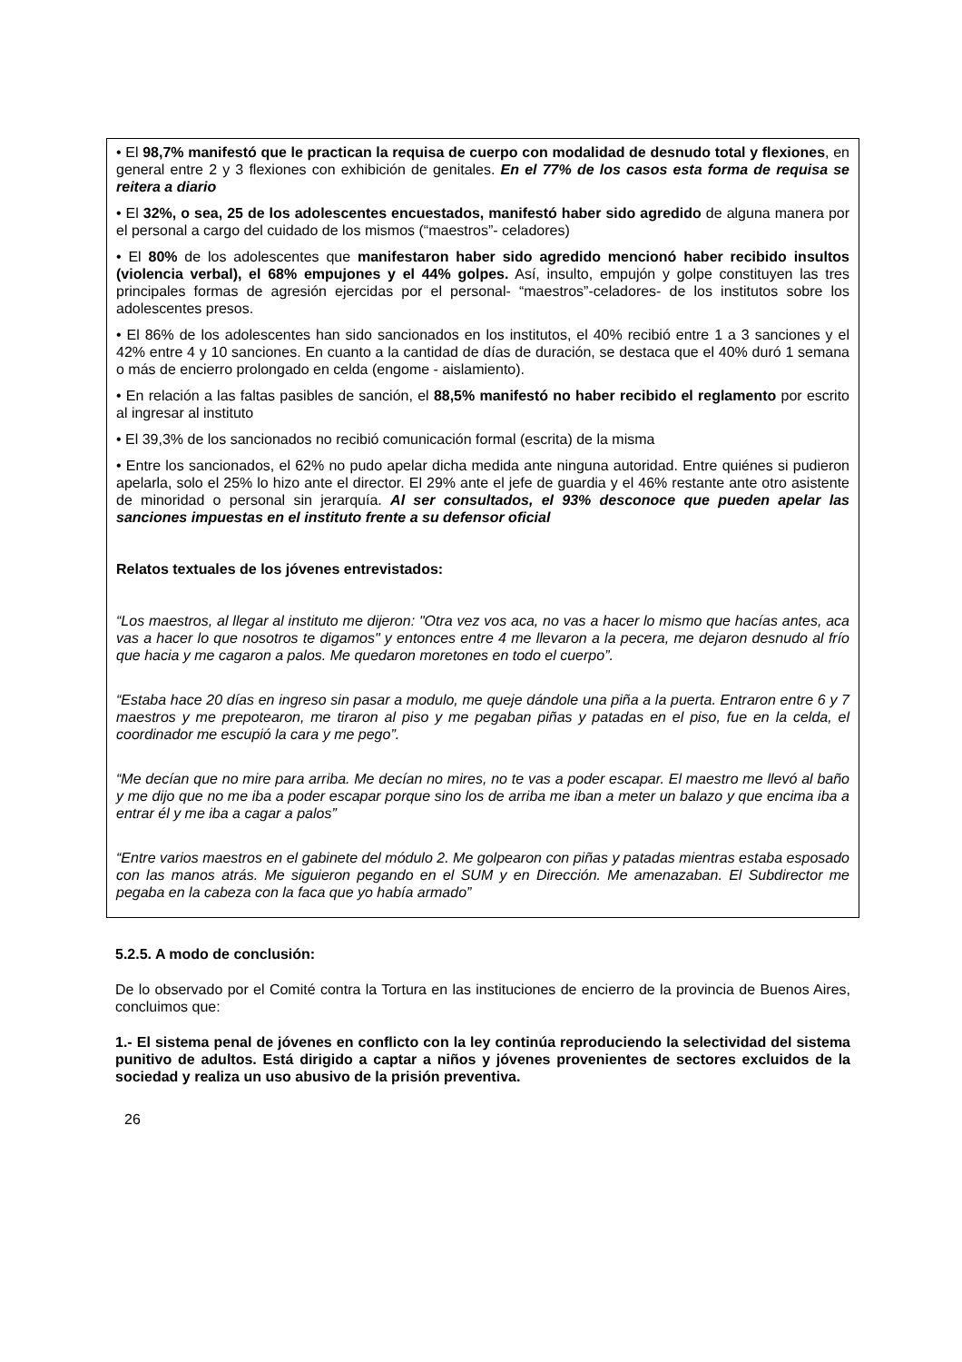• El 98,7% manifestó que le practican la requisa de cuerpo con modalidad de desnudo total y flexiones, en general entre 2 y 3 flexiones con exhibición de genitales. En el 77% de los casos esta forma de requisa se reitera a diario
• El 32%, o sea, 25 de los adolescentes encuestados, manifestó haber sido agredido de alguna manera por el personal a cargo del cuidado de los mismos (“maestros”- celadores)
• El 80% de los adolescentes que manifestaron haber sido agredido mencionó haber recibido insultos (violencia verbal), el 68% empujones y el 44% golpes. Así, insulto, empujón y golpe constituyen las tres principales formas de agresión ejercidas por el personal- “maestros”-celadores- de los institutos sobre los adolescentes presos.
• El 86% de los adolescentes han sido sancionados en los institutos, el 40% recibió entre 1 a 3 sanciones y el 42% entre 4 y 10 sanciones. En cuanto a la cantidad de días de duración, se destaca que el 40% duró 1 semana o más de encierro prolongado en celda (engome - aislamiento).
• En relación a las faltas pasibles de sanción, el 88,5% manifestó no haber recibido el reglamento por escrito al ingresar al instituto
• El 39,3% de los sancionados no recibió comunicación formal (escrita) de la misma
• Entre los sancionados, el 62% no pudo apelar dicha medida ante ninguna autoridad. Entre quiénes si pudieron apelarla, solo el 25% lo hizo ante el director. El 29% ante el jefe de guardia y el 46% restante ante otro asistente de minoridad o personal sin jerarquía. Al ser consultados, el 93% desconoce que pueden apelar las sanciones impuestas en el instituto frente a su defensor oficial
Relatos textuales de los jóvenes entrevistados:
“Los maestros, al llegar al instituto me dijeron: "Otra vez vos aca, no vas a hacer lo mismo que hacías antes, aca vas a hacer lo que nosotros te digamos" y entonces entre 4 me llevaron a la pecera, me dejaron desnudo al frío que hacia y me cagaron a palos. Me quedaron moretones en todo el cuerpo”.
“Estaba hace 20 días en ingreso sin pasar a modulo, me queje dándole una piña a la puerta. Entraron entre 6 y 7 maestros y me prepotearon, me tiraron al piso y me pegaban piñas y patadas en el piso, fue en la celda, el coordinador me escupió la cara y me pego”.
“Me decían que no mire para arriba. Me decían no mires, no te vas a poder escapar. El maestro me llevó al baño y me dijo que no me iba a poder escapar porque sino los de arriba me iban a meter un balazo y que encima iba a entrar él y me iba a cagar a palos”
“Entre varios maestros en el gabinete del módulo 2. Me golpearon con piñas y patadas mientras estaba esposado con las manos atrás. Me siguieron pegando en el SUM y en Dirección. Me amenazaban. El Subdirector me pegaba en la cabeza con la faca que yo había armado”
5.2.5. A modo de conclusión:
De lo observado por el Comité contra la Tortura en las instituciones de encierro de la provincia de Buenos Aires, concluimos que:
1.- El sistema penal de jóvenes en conflicto con la ley continúa reproduciendo la selectividad del sistema punitivo de adultos. Está dirigido a captar a niños y jóvenes provenientes de sectores excluidos de la sociedad y realiza un uso abusivo de la prisión preventiva.
26